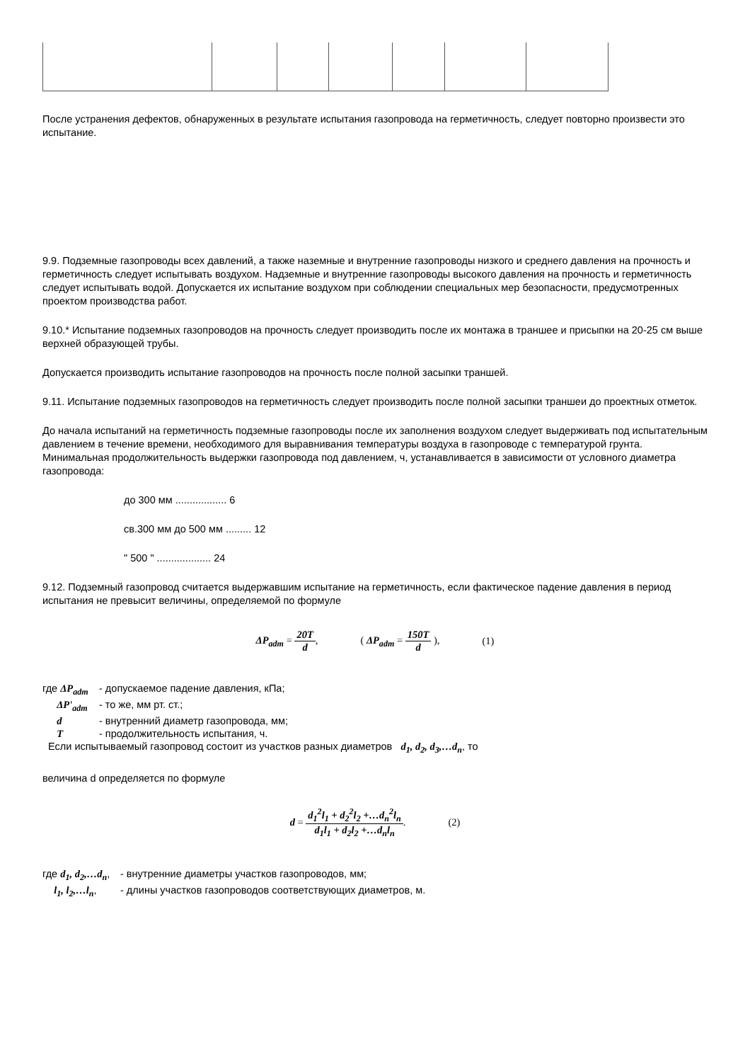После устранения дефектов, обнаруженных в результате испытания газопровода на герметичность, следует повторно произвести это испытание.
9.9. Подземные газопроводы всех давлений, а также наземные и внутренние газопроводы низкого и среднего давления на прочность и герметичность следует испытывать воздухом. Надземные и внутренние газопроводы высокого давления на прочность и герметичность следует испытывать водой. Допускается их испытание воздухом при соблюдении специальных мер безопасности, предусмотренных проектом производства работ.
9.10.* Испытание подземных газопроводов на прочность следует производить после их монтажа в траншее и присыпки на 20-25 см выше верхней образующей трубы.
Допускается производить испытание газопроводов на прочность после полной засыпки траншей.
9.11. Испытание подземных газопроводов на герметичность следует производить после полной засыпки траншеи до проектных отметок.
До начала испытаний на герметичность подземные газопроводы после их заполнения воздухом следует выдерживать под испытательным давлением в течение времени, необходимого для выравнивания температуры воздуха в газопроводе с температурой грунта. Минимальная продолжительность выдержки газопровода под давлением, ч, устанавливается в зависимости от условного диаметра газопровода:
до 300 мм .................. 6
св.300 мм до 500 мм ......... 12
" 500 " ................... 24
9.12. Подземный газопровод считается выдержавшим испытание на герметичность, если фактическое падение давления в период испытания не превысит величины, определяемой по формуле
ΔP<sub>adm</sub> = 20T d, ( ΔP<sub>adm</sub> = 150T d ), (1)
где ΔP<sub>adm</sub> - допускаемое падение давления, кПа;
ΔP'<sub>adm</sub> - то же, мм рт. ст.;
d - внутренний диаметр газопровода, мм;
T - продолжительность испытания, ч.
Если испытываемый газопровод состоит из участков разных диаметров d<sub>1</sub>, d<sub>2</sub>, d<sub>3</sub>,…d<sub>n</sub>, то
величина d определяется по формуле
d = d<sub>1</sub><sup>2</sup>l<sub>1</sub> + d<sub>2</sub><sup>2</sup>l<sub>2</sub> +…d<sub>n</sub><sup>2</sup>l<sub>n</sub> d<sub>1</sub>l<sub>1</sub> + d<sub>2</sub>l<sub>2</sub> +…d<sub>n</sub>l<sub>n</sub>. (2)
где d<sub>1</sub>, d<sub>2</sub>,…d<sub>n</sub>, - внутренние диаметры участков газопроводов, мм;
l<sub>1</sub>, l<sub>2</sub>,…l<sub>n</sub>, - длины участков газопроводов соответствующих диаметров, м.